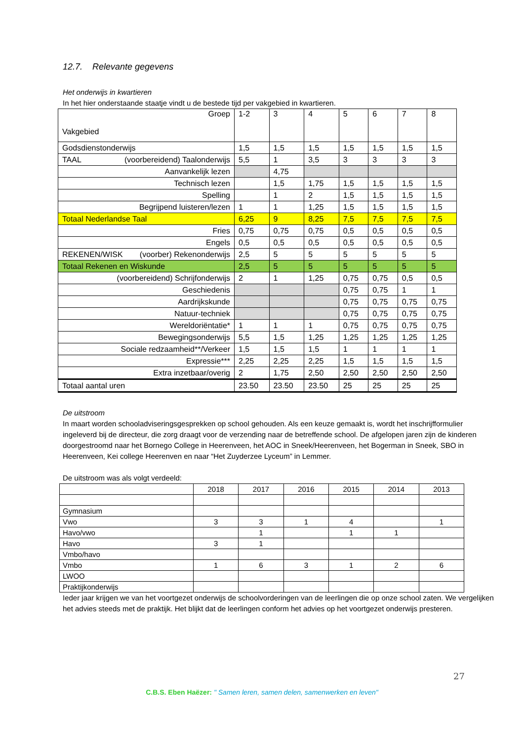12.7. Relevante gegevens
Het onderwijs in kwartieren
In het hier onderstaande staatje vindt u de bestede tijd per vakgebied in kwartieren.
| Groep Vakgebied | 1-2 | 3 | 4 | 5 | 6 | 7 | 8 |
| Godsdienstonderwijs | 1,5 | 1,5 | 1,5 | 1,5 | 1,5 | 1,5 | 1,5 |
| TAAL (voorbereidend) Taalonderwijs | 5,5 | 1 | 3,5 | 3 | 3 | 3 | 3 |
| Aanvankelijk lezen | | 4,75 | | | | | |
| Technisch lezen | | 1,5 | 1,75 | 1,5 | 1,5 | 1,5 | 1,5 |
| Spelling | | 1 | 2 | 1,5 | 1,5 | 1,5 | 1,5 |
| Begrijpend luisteren/lezen | 1 | 1 | 1,25 | 1,5 | 1,5 | 1,5 | 1,5 |
| Totaal Nederlandse Taal | 6,25 | 9 | 8,25 | 7,5 | 7,5 | 7,5 | 7,5 |
| Fries | 0,75 | 0,75 | 0,75 | 0,5 | 0,5 | 0,5 | 0,5 |
| Engels | 0,5 | 0,5 | 0,5 | 0,5 | 0,5 | 0,5 | 0,5 |
| REKENEN/WISK (voorber) Rekenonderwijs | 2,5 | 5 | 5 | 5 | 5 | 5 | 5 |
| Totaal Rekenen en Wiskunde | 2,5 | 5 | 5 | 5 | 5 | 5 | 5 |
| (voorbereidend) Schrijfonderwijs | 2 | 1 | 1,25 | 0,75 | 0,75 | 0,5 | 0,5 |
| Geschiedenis | | | | 0,75 | 0,75 | 1 | 1 |
| Aardrijkskunde | | | | 0,75 | 0,75 | 0,75 | 0,75 |
| Natuur-techniek | | | | 0,75 | 0,75 | 0,75 | 0,75 |
| Wereldoriëntatie* | 1 | 1 | 1 | 0,75 | 0,75 | 0,75 | 0,75 |
| Bewegingsonderwijs | 5,5 | 1,5 | 1,25 | 1,25 | 1,25 | 1,25 | 1,25 |
| Sociale redzaamheid**/Verkeer | 1,5 | 1,5 | 1,5 | 1 | 1 | 1 | 1 |
| Expressie*** | 2,25 | 2,25 | 2,25 | 1,5 | 1,5 | 1,5 | 1,5 |
| Extra inzetbaar/overig | 2 | 1,75 | 2,50 | 2,50 | 2,50 | 2,50 | 2,50 |
| Totaal aantal uren | 23.50 | 23.50 | 23.50 | 25 | 25 | 25 | 25 |
De uitstroom
In maart worden schooladviseringsgesprekken op school gehouden. Als een keuze gemaakt is, wordt het inschrijfformulier ingeleverd bij de directeur, die zorg draagt voor de verzending naar de betreffende school. De afgelopen jaren zijn de kinderen doorgestroomd naar het Bornego College in Heerenveen, het AOC in Sneek/Heerenveen, het Bogerman in Sneek, SBO in Heerenveen, Kei college Heerenven en naar “Het Zuyderzee Lyceum” in Lemmer.
De uitstroom was als volgt verdeeld:
| | 2018 | 2017 | 2016 | 2015 | 2014 | 2013 |
| Gymnasium | | | | | | |
| Vwo | 3 | 3 | 1 | 4 | | 1 |
| Havo/vwo | | 1 | | 1 | 1 | |
| Havo | 3 | 1 | | | | |
| Vmbo/havo | | | | | | |
| Vmbo | 1 | 6 | 3 | 1 | 2 | 6 |
| LWOO | | | | | | |
| Praktijkonderwijs | | | | | | |
Ieder jaar krijgen we van het voortgezet onderwijs de schoolvorderingen van de leerlingen die op onze school zaten. We vergelijken het advies steeds met de praktijk. Het blijkt dat de leerlingen conform het advies op het voortgezet onderwijs presteren.
27
C.B.S. Eben Haëzer: " Samen leren, samen delen, samenwerken en leven"